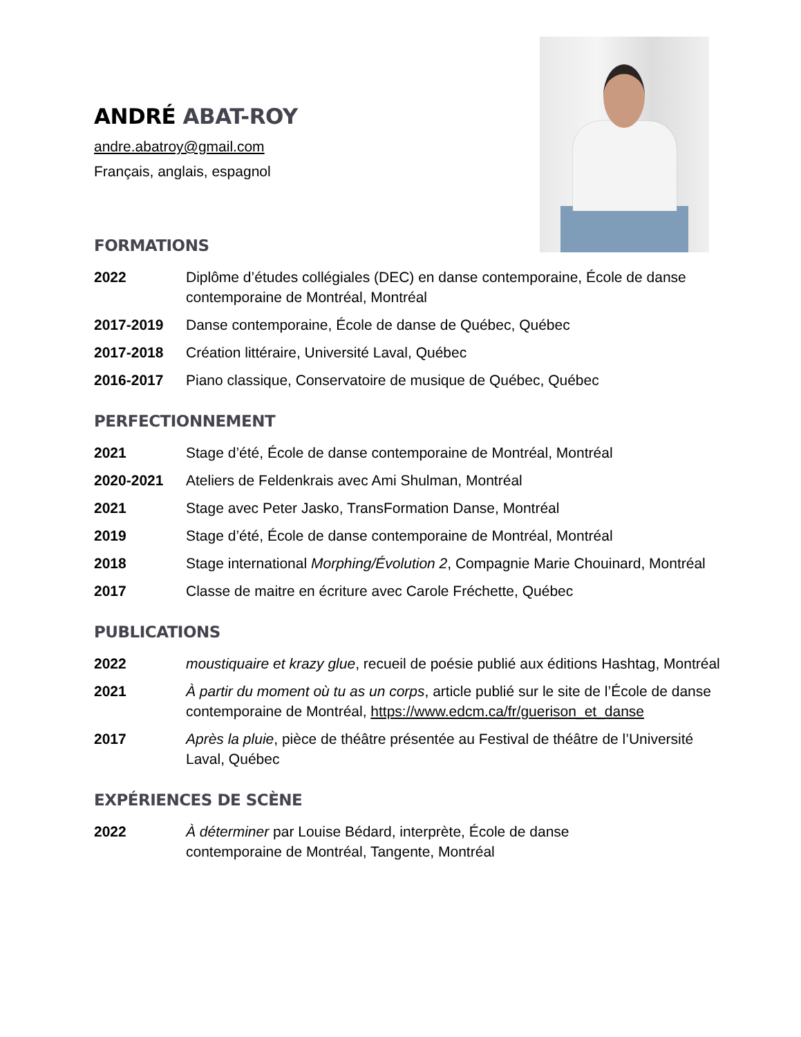ANDRÉ ABAT-ROY
andre.abatroy@gmail.com
Français, anglais, espagnol
FORMATIONS
2022 Diplôme d’études collégiales (DEC) en danse contemporaine, École de danse contemporaine de Montréal, Montréal
2017-2019 Danse contemporaine, École de danse de Québec, Québec
2017-2018 Création littéraire, Université Laval, Québec
2016-2017 Piano classique, Conservatoire de musique de Québec, Québec
PERFECTIONNEMENT
2021 Stage d’été, École de danse contemporaine de Montréal, Montréal
2020-2021 Ateliers de Feldenkrais avec Ami Shulman, Montréal
2021 Stage avec Peter Jasko, TransFormation Danse, Montréal
2019 Stage d’été, École de danse contemporaine de Montréal, Montréal
2018 Stage international Morphing/Évolution 2, Compagnie Marie Chouinard, Montréal
2017 Classe de maitre en écriture avec Carole Fréchette, Québec
PUBLICATIONS
2022 moustiquaire et krazy glue, recueil de poésie publié aux éditions Hashtag, Montréal
2021 À partir du moment où tu as un corps, article publié sur le site de l’École de danse contemporaine de Montréal, https://www.edcm.ca/fr/guerison_et_danse
2017 Après la pluie, pièce de théâtre présentée au Festival de théâtre de l’Université Laval, Québec
EXPÉRIENCES DE SCÈNE
2022 À déterminer par Louise Bédard, interprète, École de danse
contemporaine de Montréal, Tangente, Montréal